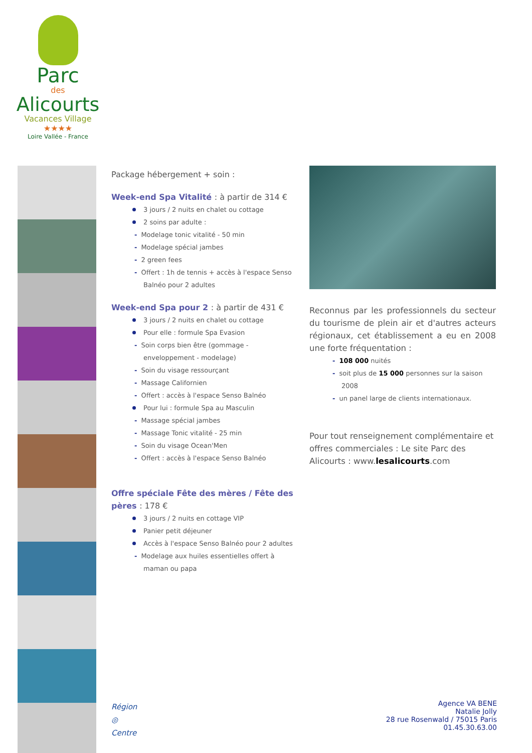Parc
des
Alicourts
Vacances Village
★★★★
Loire Vallée - France
Package hébergement + soin :
Week-end Spa Vitalité : à partir de 314 €
3 jours / 2 nuits en chalet ou cottage
2 soins par adulte :
- Modelage tonic vitalité - 50 min
- Modelage spécial jambes
- 2 green fees
- Offert : 1h de tennis + accès à l'espace Senso Balnéo pour 2 adultes
Week-end Spa pour 2 : à partir de 431 €
3 jours / 2 nuits en chalet ou cottage
Pour elle : formule Spa Evasion
- Soin corps bien être (gommage - enveloppement - modelage)
- Soin du visage ressourçant
- Massage Californien
- Offert : accès à l'espace Senso Balnéo
Pour lui : formule Spa au Masculin
- Massage spécial jambes
- Massage Tonic vitalité - 25 min
- Soin du visage Ocean'Men
- Offert : accès à l'espace Senso Balnéo
Offre spéciale Fête des mères / Fête des pères : 178 €
3 jours / 2 nuits en cottage VIP
Panier petit déjeuner
Accès à l'espace Senso Balnéo pour 2 adultes
- Modelage aux huiles essentielles offert à maman ou papa
Reconnus par les professionnels du secteur du tourisme de plein air et d'autres acteurs régionaux, cet établissement a eu en 2008 une forte fréquentation :
- 108 000 nuités
- soit plus de 15 000 personnes sur la saison 2008
- un panel large de clients internationaux.
Pour tout renseignement complémentaire et offres commerciales : Le site Parc des Alicourts : www.lesalicourts.com
Région
◎
Centre
Agence VA BENE
Natalie Jolly
28 rue Rosenwald / 75015 Paris
01.45.30.63.00